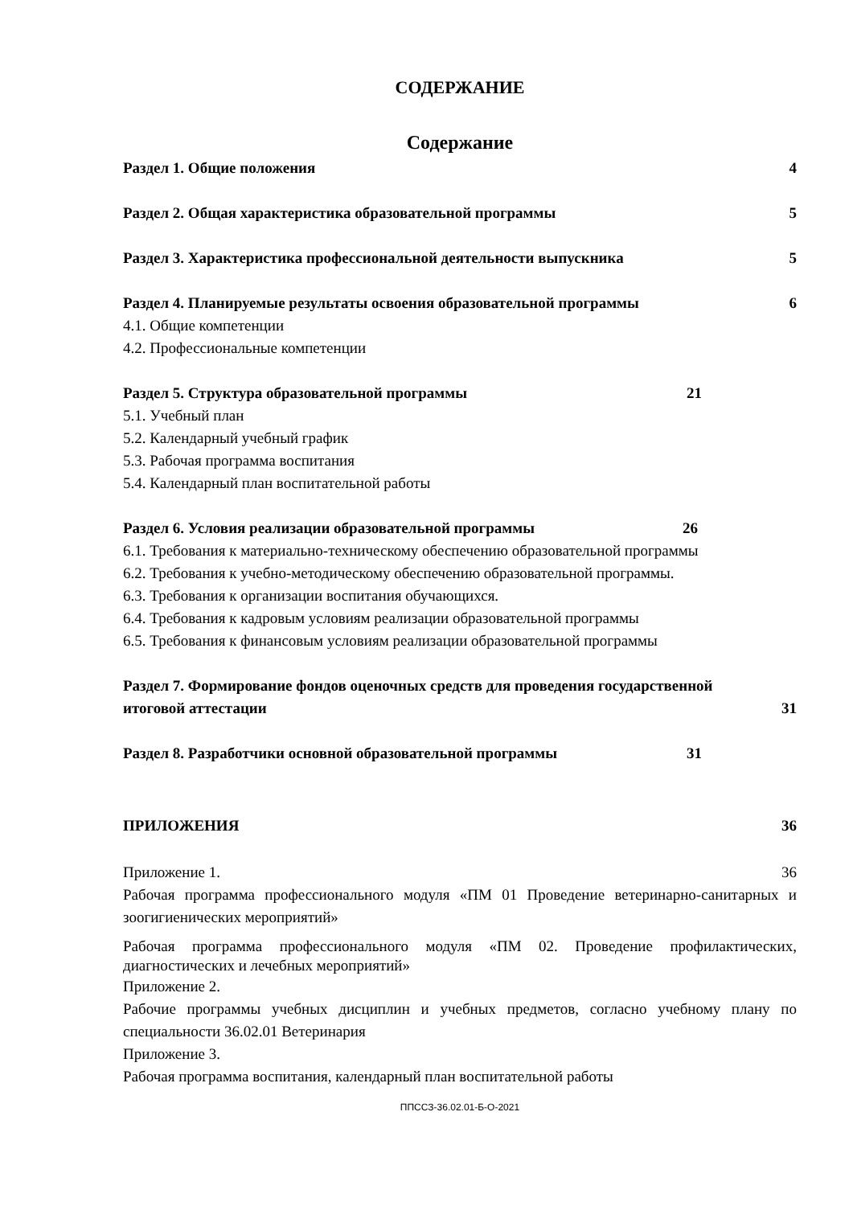СОДЕРЖАНИЕ
Содержание
Раздел 1. Общие положения 4
Раздел 2. Общая характеристика образовательной программы 5
Раздел 3. Характеристика профессиональной деятельности выпускника 5
Раздел 4. Планируемые результаты освоения образовательной программы 6
4.1. Общие компетенции
4.2. Профессиональные компетенции
Раздел 5. Структура образовательной программы 21
5.1. Учебный план
5.2. Календарный учебный график
5.3. Рабочая программа воспитания
5.4. Календарный план воспитательной работы
Раздел 6. Условия реализации образовательной программы 26
6.1. Требования к материально-техническому обеспечению образовательной программы
6.2. Требования к учебно-методическому обеспечению образовательной программы.
6.3. Требования к организации воспитания обучающихся.
6.4. Требования к кадровым условиям реализации образовательной программы
6.5. Требования к финансовым условиям реализации образовательной программы
Раздел 7. Формирование фондов оценочных средств для проведения государственной
итоговой аттестации 31
Раздел 8. Разработчики основной образовательной программы 31
ПРИЛОЖЕНИЯ 36
Приложение 1. 36
Рабочая программа профессионального модуля «ПМ 01 Проведение ветеринарно-санитарных и зоогигиенических мероприятий»
Рабочая программа профессионального модуля «ПМ 02. Проведение профилактических, диагностических и лечебных мероприятий»
Приложение 2.
Рабочие программы учебных дисциплин и учебных предметов, согласно учебному плану по специальности 36.02.01 Ветеринария
Приложение 3.
Рабочая программа воспитания, календарный план воспитательной работы
ППССЗ-36.02.01-Б-О-2021